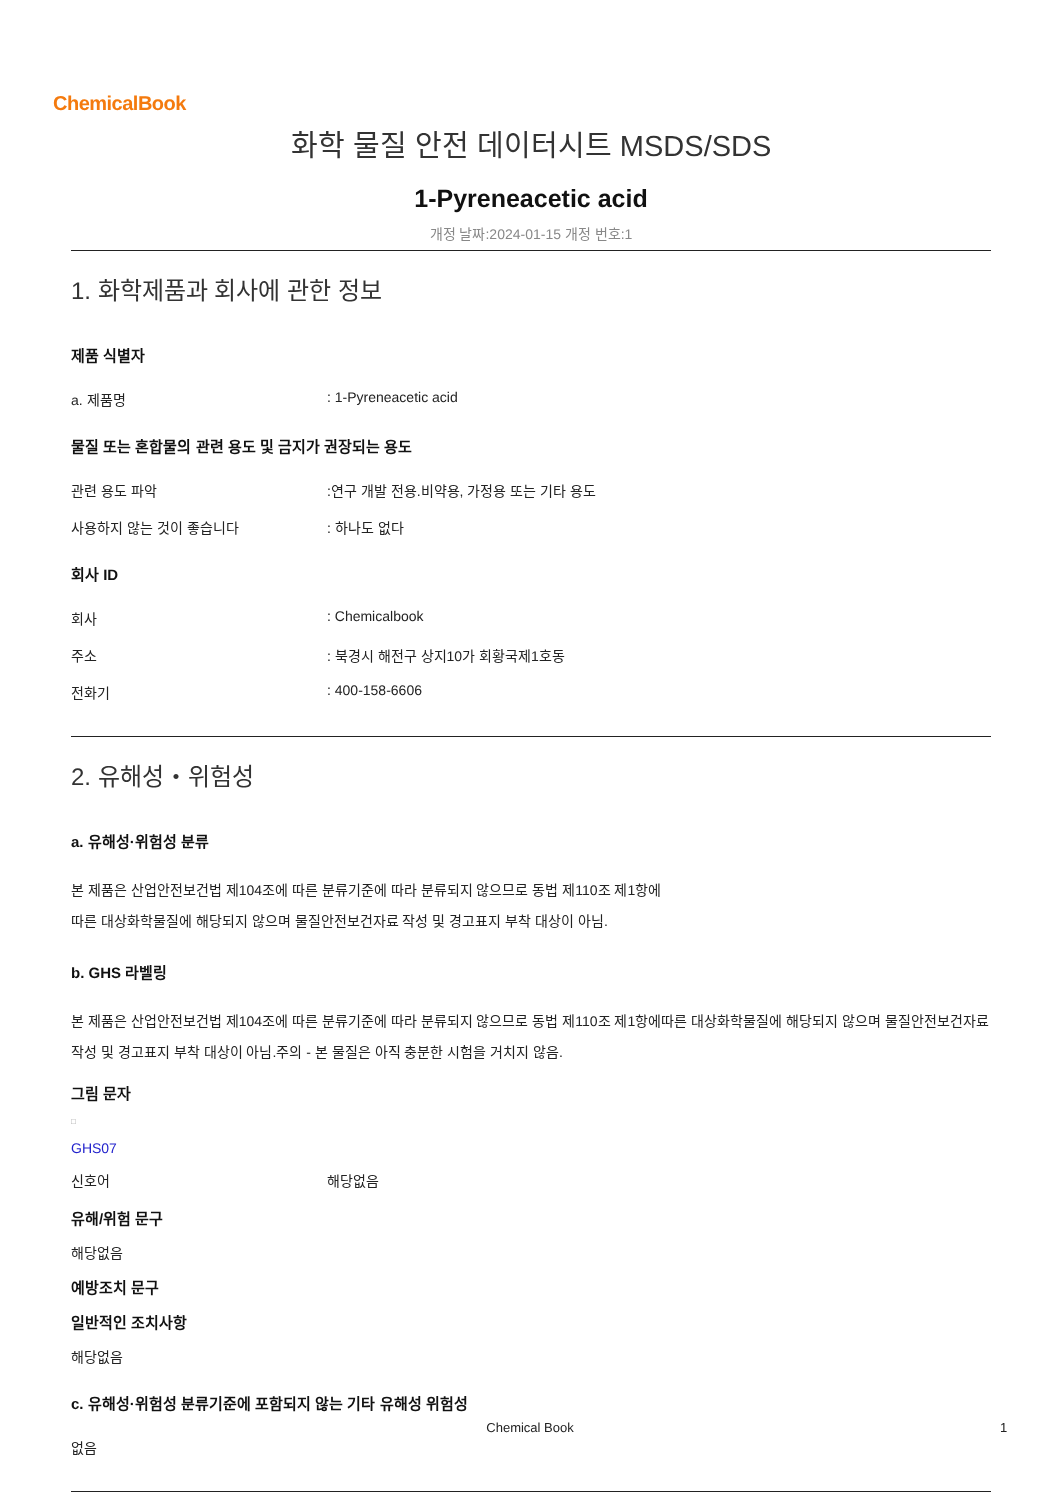ChemicalBook
화학 물질 안전 데이터시트 MSDS/SDS
1-Pyreneacetic acid
개정 날짜:2024-01-15 개정 번호:1
1. 화학제품과 회사에 관한 정보
제품 식별자
a. 제품명: 1-Pyreneacetic acid
물질 또는 혼합물의 관련 용도 및 금지가 권장되는 용도
관련 용도 파악:연구 개발 전용.비약용, 가정용 또는 기타 용도
사용하지 않는 것이 좋습니다: 하나도 없다
회사 ID
회사: Chemicalbook
주소: 북경시 해전구 상지10가 회황국제1호동
전화기: 400-158-6606
2. 유해성・위험성
a. 유해성·위험성 분류
본 제품은 산업안전보건법 제104조에 따른 분류기준에 따라 분류되지 않으므로 동법 제110조 제1항에
따른 대상화학물질에 해당되지 않으며 물질안전보건자료 작성 및 경고표지 부착 대상이 아님.
b. GHS 라벨링
본 제품은 산업안전보건법 제104조에 따른 분류기준에 따라 분류되지 않으므로 동법 제110조 제1항에따른 대상화학물질에 해당되지 않으며 물질안전보건자료 작성 및 경고표지 부착 대상이 아님.주의 - 본 물질은 아직 충분한 시험을 거치지 않음.
그림 문자
□
GHS07
신호어 해당없음
유해/위험 문구
해당없음
예방조치 문구
일반적인 조치사항
해당없음
c. 유해성·위험성 분류기준에 포함되지 않는 기타 유해성 위험성
없음
Chemical Book 1